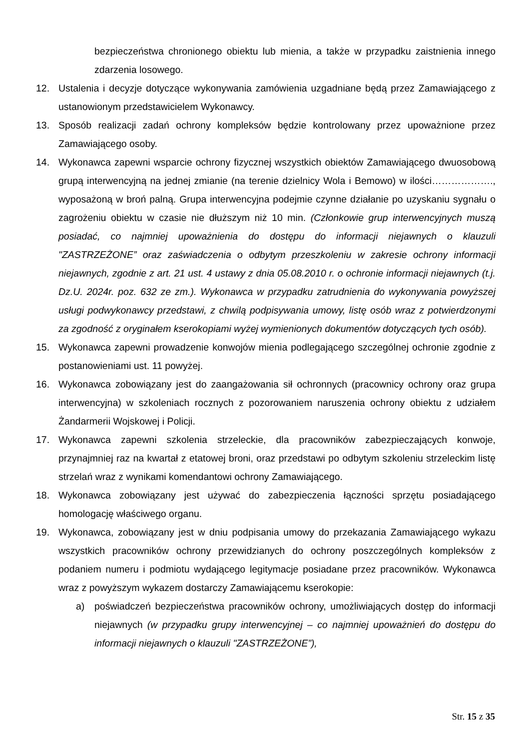bezpieczeństwa chronionego obiektu lub mienia, a także w przypadku zaistnienia innego zdarzenia losowego.
12. Ustalenia i decyzje dotyczące wykonywania zamówienia uzgadniane będą przez Zamawiającego z ustanowionym przedstawicielem Wykonawcy.
13. Sposób realizacji zadań ochrony kompleksów będzie kontrolowany przez upoważnione przez Zamawiającego osoby.
14. Wykonawca zapewni wsparcie ochrony fizycznej wszystkich obiektów Zamawiającego dwuosobową grupą interwencyjną na jednej zmianie (na terenie dzielnicy Wola i Bemowo) w ilości………………., wyposażoną w broń palną. Grupa interwencyjna podejmie czynne działanie po uzyskaniu sygnału o zagrożeniu obiektu w czasie nie dłuższym niż 10 min. (Członkowie grup interwencyjnych muszą posiadać, co najmniej upoważnienia do dostępu do informacji niejawnych o klauzuli "ZASTRZEŻONE” oraz zaświadczenia o odbytym przeszkoleniu w zakresie ochrony informacji niejawnych, zgodnie z art. 21 ust. 4 ustawy z dnia 05.08.2010 r. o ochronie informacji niejawnych (t.j. Dz.U. 2024r. poz. 632 ze zm.). Wykonawca w przypadku zatrudnienia do wykonywania powyższej usługi podwykonawcy przedstawi, z chwilą podpisywania umowy, listę osób wraz z potwierdzonymi za zgodność z oryginałem kserokopiami wyżej wymienionych dokumentów dotyczących tych osób).
15. Wykonawca zapewni prowadzenie konwojów mienia podlegającego szczególnej ochronie zgodnie z postanowieniami ust. 11 powyżej.
16. Wykonawca zobowiązany jest do zaangażowania sił ochronnych (pracownicy ochrony oraz grupa interwencyjna) w szkoleniach rocznych z pozorowaniem naruszenia ochrony obiektu z udziałem Żandarmerii Wojskowej i Policji.
17. Wykonawca zapewni szkolenia strzeleckie, dla pracowników zabezpieczających konwoje, przynajmniej raz na kwartał z etatowej broni, oraz przedstawi po odbytym szkoleniu strzeleckim listę strzelań wraz z wynikami komendantowi ochrony Zamawiającego.
18. Wykonawca zobowiązany jest używać do zabezpieczenia łączności sprzętu posiadającego homologację właściwego organu.
19. Wykonawca, zobowiązany jest w dniu podpisania umowy do przekazania Zamawiającego wykazu wszystkich pracowników ochrony przewidzianych do ochrony poszczególnych kompleksów z podaniem numeru i podmiotu wydającego legitymacje posiadane przez pracowników. Wykonawca wraz z powyższym wykazem dostarczy Zamawiającemu kserokopie:
a) poświadczeń bezpieczeństwa pracowników ochrony, umożliwiających dostęp do informacji niejawnych (w przypadku grupy interwencyjnej – co najmniej upoważnień do dostępu do informacji niejawnych o klauzuli "ZASTRZEŻONE”),
Str. 15 z 35